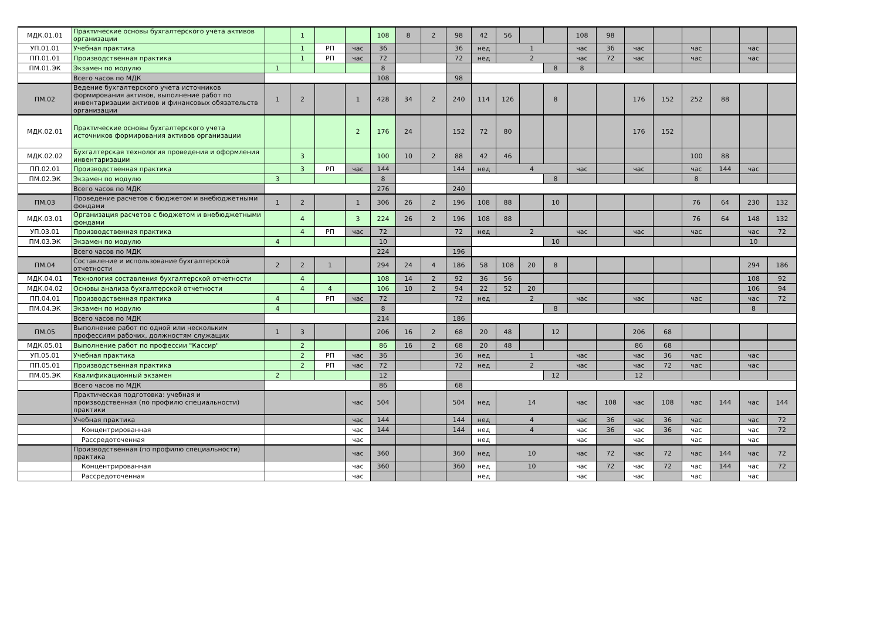| МДК.01.01 | Практические основы бухгалтерского учета активов организации | | 1 | | | 108 | 8 | 2 | 98 | 42 | 56 | | | 108 | 98 | | | | | | |
| УП.01.01 | Учебная практика | | 1 | РП | час | 36 | | | 36 | нед | 1 | | | час | 36 | час | | час | | час | |
| ПП.01.01 | Производственная практика | | 1 | РП | час | 72 | | | 72 | нед | 2 | | | час | 72 | час | | час | | час | |
| ПМ.01.ЭК | Экзамен по модулю | 1 | | | | 8 | | | | | | | 8 | 8 | | | | | | | |
| | Всего часов по МДК | | | | | 108 | | | 98 | | | | | | | | | | | | |
| ПМ.02 | Ведение бухгалтерского учета источников формирования активов, выполнение работ по инвентаризации активов и финансовых обязательств организации | 1 | 2 | | 1 | 428 | 34 | 2 | 240 | 114 | 126 | | 8 | | | 176 | 152 | 252 | 88 | | |
| МДК.02.01 | Практические основы бухгалтерского учета источников формирования активов организации | | | | 2 | 176 | 24 | | 152 | 72 | 80 | | | | | 176 | 152 | | | | |
| МДК.02.02 | Бухгалтерская технология проведения и оформления инвентаризации | | 3 | | | 100 | 10 | 2 | 88 | 42 | 46 | | | | | | | 100 | 88 | | |
| ПП.02.01 | Производственная практика | | 3 | РП | час | 144 | | | 144 | нед | 4 | | | час | | час | | час | 144 | час | |
| ПМ.02.ЭК | Экзамен по модулю | 3 | | | | 8 | | | | | | | 8 | | | | | 8 | | | |
| | Всего часов по МДК | | | | | 276 | | | 240 | | | | | | | | | | | | |
| ПМ.03 | Проведение расчетов с бюджетом и внебюджетными фондами | 1 | 2 | | 1 | 306 | 26 | 2 | 196 | 108 | 88 | | 10 | | | | | 76 | 64 | 230 | 132 |
| МДК.03.01 | Организация расчетов с бюджетом и внебюджетными фондами | | 4 | | 3 | 224 | 26 | 2 | 196 | 108 | 88 | | | | | | | 76 | 64 | 148 | 132 |
| УП.03.01 | Производственная практика | | 4 | РП | час | 72 | | | 72 | нед | 2 | | | час | | час | | час | | час | 72 |
| ПМ.03.ЭК | Экзамен по модулю | 4 | | | | 10 | | | | | | | 10 | | | | | | | 10 | |
| | Всего часов по МДК | | | | | 224 | | | 196 | | | | | | | | | | | | |
| ПМ.04 | Составление и использование бухгалтерской отчетности | 2 | 2 | 1 | | 294 | 24 | 4 | 186 | 58 | 108 | 20 | 8 | | | | | | | 294 | 186 |
| МДК.04.01 | Технология составления бухгалтерской отчетности | | 4 | | | 108 | 14 | 2 | 92 | 36 | 56 | | | | | | | | | 108 | 92 |
| МДК.04.02 | Основы анализа бухгалтерской отчетности | | 4 | 4 | | 106 | 10 | 2 | 94 | 22 | 52 | 20 | | | | | | | | 106 | 94 |
| ПП.04.01 | Производственная практика | 4 | | РП | час | 72 | | | 72 | нед | 2 | | | час | | час | | час | | час | 72 |
| ПМ.04.ЭК | Экзамен по модулю | 4 | | | | 8 | | | | | | | 8 | | | | | | | 8 | |
| | Всего часов по МДК | | | | | 214 | | | 186 | | | | | | | | | | | | |
| ПМ.05 | Выполнение работ по одной или нескольким профессиям рабочих, должностям служащих | 1 | 3 | | | 206 | 16 | 2 | 68 | 20 | 48 | | 12 | | | 206 | 68 | | | | |
| МДК.05.01 | Выполнение работ по профессии "Кассир" | | 2 | | | 86 | 16 | 2 | 68 | 20 | 48 | | | | | 86 | 68 | | | | |
| УП.05.01 | Учебная практика | | 2 | РП | час | 36 | | | 36 | нед | 1 | | | час | | час | 36 | час | | час | |
| ПП.05.01 | Производственная практика | | 2 | РП | час | 72 | | | 72 | нед | 2 | | | час | | час | 72 | час | | час | |
| ПМ.05.ЭК | Квалификационный экзамен | 2 | | | | 12 | | | | | | | 12 | | | 12 | | | | | |
| | Всего часов по МДК | | | | | 86 | | | 68 | | | | | | | | | | | | |
| | Практическая подготовка: учебная и производственная (по профилю специальности) практики | | | | час | 504 | | | 504 | нед | 14 | | | час | 108 | час | 108 | час | 144 | час | 144 |
| | Учебная практика | | | | час | 144 | | | 144 | нед | 4 | | | час | 36 | час | 36 | час | | час | 72 |
| | Концентрированная | | | | час | 144 | | | 144 | нед | 4 | | | час | 36 | час | 36 | час | | час | 72 |
| | Рассредоточенная | | | | час | | | | | нед | | | | час | | час | | час | | час | |
| | Производственная (по профилю специальности) практика | | | | час | 360 | | | 360 | нед | 10 | | | час | 72 | час | 72 | час | 144 | час | 72 |
| | Концентрированная | | | | час | 360 | | | 360 | нед | 10 | | | час | 72 | час | 72 | час | 144 | час | 72 |
| | Рассредоточенная | | | | час | | | | | нед | | | | час | | час | | час | | час | |